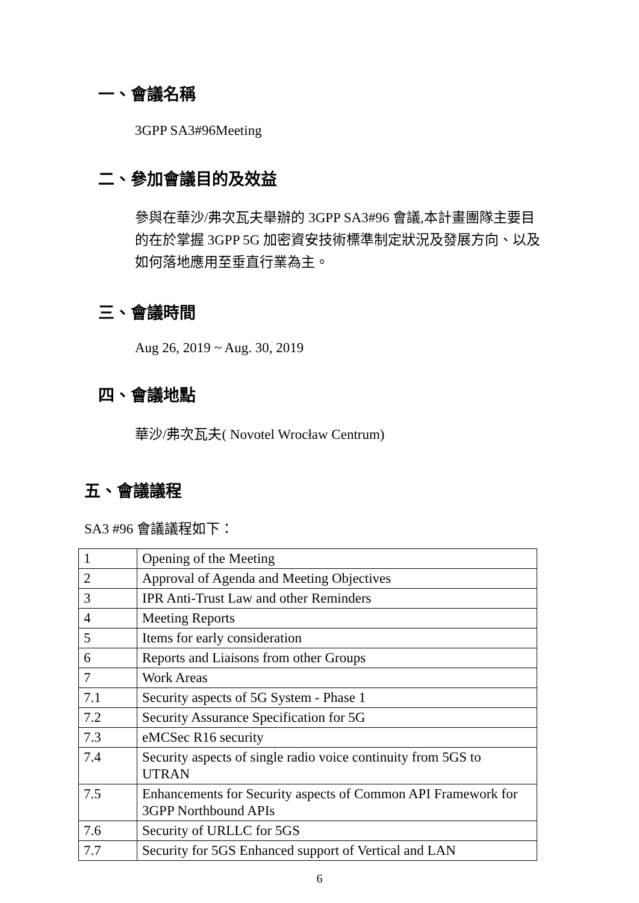一、會議名稱
3GPP SA3#96Meeting
二、參加會議目的及效益
參與在華沙/弗次瓦夫舉辦的 3GPP SA3#96 會議,本計畫團隊主要目的在於掌握 3GPP 5G 加密資安技術標準制定狀況及發展方向、以及如何落地應用至垂直行業為主。
三、會議時間
Aug 26, 2019 ~ Aug. 30, 2019
四、會議地點
華沙/弗次瓦夫( Novotel Wrocław Centrum)
五、會議議程
SA3 #96 會議議程如下：
| 1 | Opening of the Meeting |
| 2 | Approval of Agenda and Meeting Objectives |
| 3 | IPR Anti-Trust Law and other Reminders |
| 4 | Meeting Reports |
| 5 | Items for early consideration |
| 6 | Reports and Liaisons from other Groups |
| 7 | Work Areas |
| 7.1 | Security aspects of 5G System - Phase 1 |
| 7.2 | Security Assurance Specification for 5G |
| 7.3 | eMCSec R16 security |
| 7.4 | Security aspects of single radio voice continuity from 5GS to UTRAN |
| 7.5 | Enhancements for Security aspects of Common API Framework for 3GPP Northbound APIs |
| 7.6 | Security of URLLC for 5GS |
| 7.7 | Security for 5GS Enhanced support of Vertical and LAN |
6